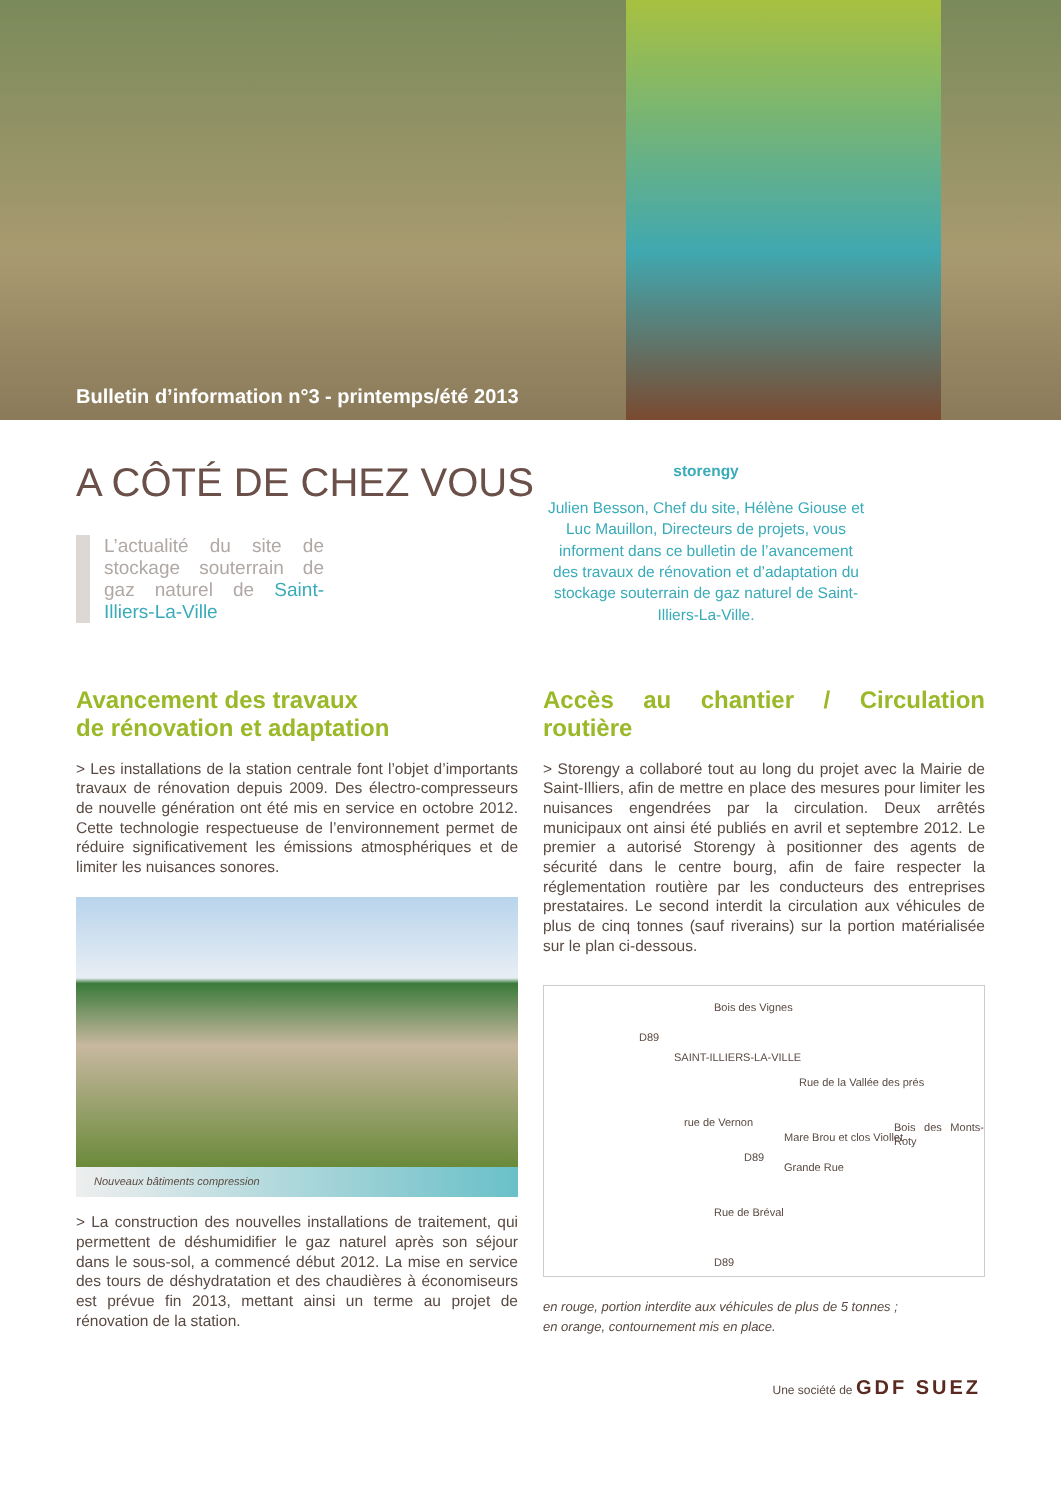Bulletin d’information n°3 - printemps/été 2013
A CÔTÉ DE CHEZ VOUS
L’actualité du site de stockage souterrain de gaz naturel de Saint-Illiers-La-Ville
storengy
Julien Besson, Chef du site, Hélène Giouse et Luc Mauillon, Directeurs de projets, vous informent dans ce bulletin de l’avancement des travaux de rénovation et d’adaptation du stockage souterrain de gaz naturel de Saint-Illiers-La-Ville.
Avancement des travaux
de rénovation et adaptation
> Les installations de la station centrale font l’objet d’importants travaux de rénovation depuis 2009. Des électro-compresseurs de nouvelle génération ont été mis en service en octobre 2012. Cette technologie respectueuse de l’environnement permet de réduire significativement les émissions atmosphériques et de limiter les nuisances sonores.
Nouveaux bâtiments compression
> La construction des nouvelles installations de traitement, qui permettent de déshumidifier le gaz naturel après son séjour dans le sous-sol, a commencé début 2012. La mise en service des tours de déshydratation et des chaudières à économiseurs est prévue fin 2013, mettant ainsi un terme au projet de rénovation de la station.
Accès au chantier / Circulation routière
> Storengy a collaboré tout au long du projet avec la Mairie de Saint-Illiers, afin de mettre en place des mesures pour limiter les nuisances engendrées par la circulation. Deux arrêtés municipaux ont ainsi été publiés en avril et septembre 2012. Le premier a autorisé Storengy à positionner des agents de sécurité dans le centre bourg, afin de faire respecter la réglementation routière par les conducteurs des entreprises prestataires. Le second interdit la circulation aux véhicules de plus de cinq tonnes (sauf riverains) sur la portion matérialisée sur le plan ci-dessous.
Bois des Vignes
D89
SAINT-ILLIERS-LA-VILLE
Rue de la Vallée des prés
rue de Vernon
Mare Brou et clos Viollet
Bois des Monts-Roty
D89
Grande Rue
Rue de Bréval
D89
en rouge, portion interdite aux véhicules de plus de 5 tonnes ;
en orange, contournement mis en place.
Une société de GDF SUEZ